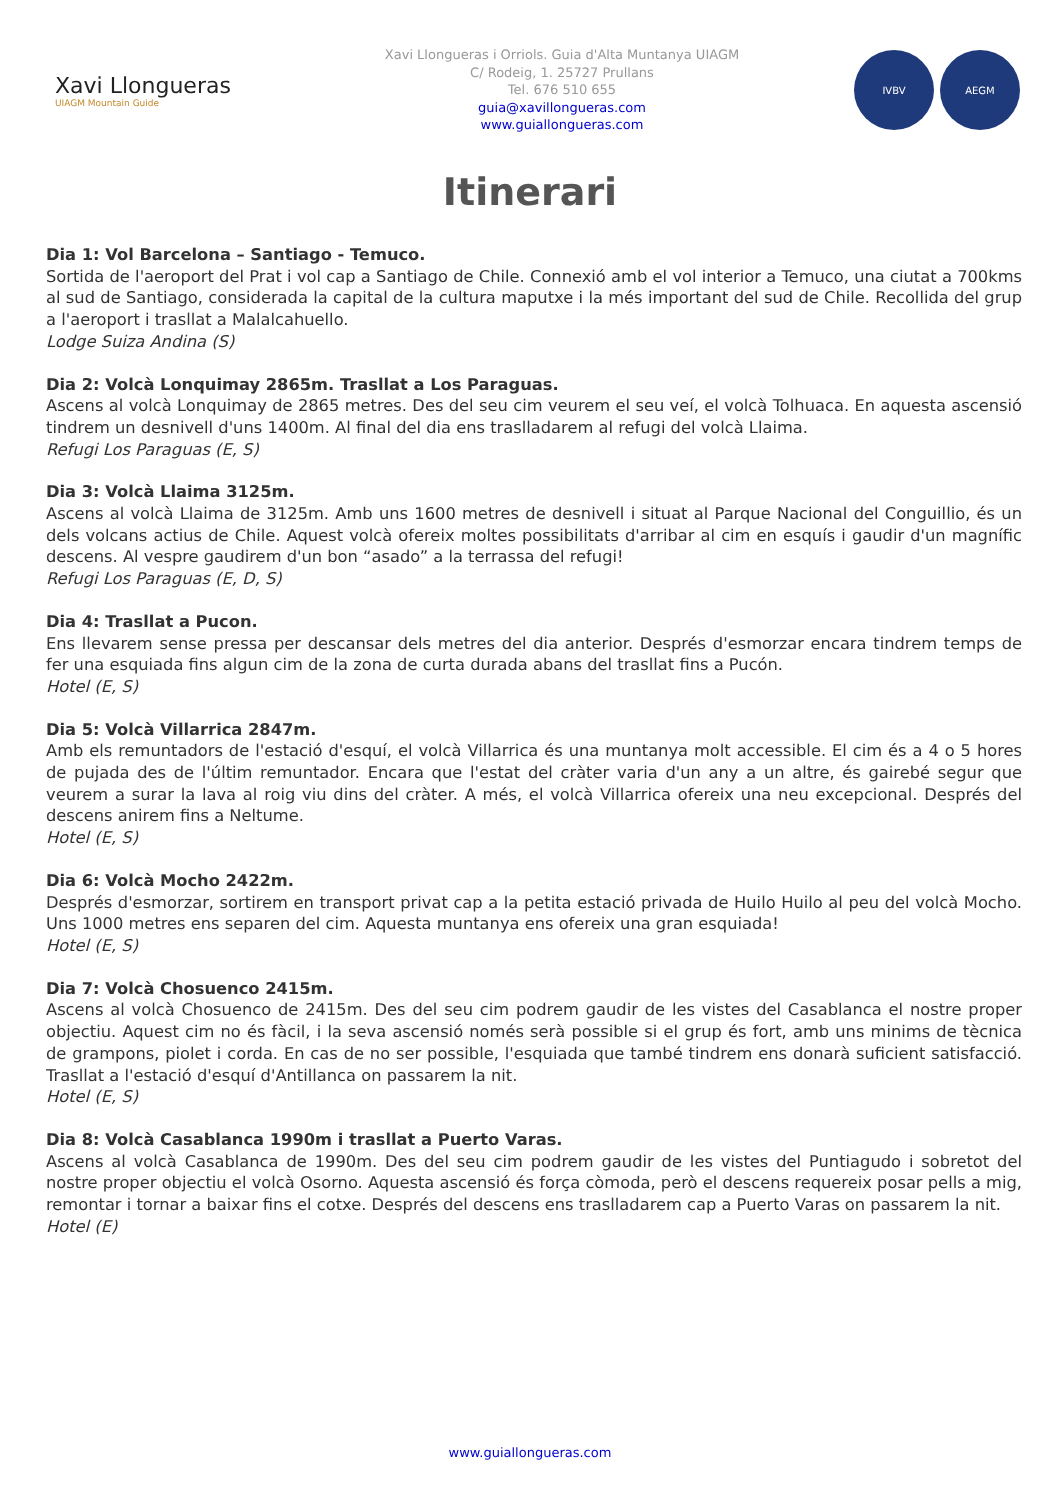Xavi Llongueras
UIAGM Mountain Guide
Xavi Llongueras i Orriols. Guia d'Alta Muntanya UIAGM
C/ Rodeig, 1. 25727 Prullans
Tel. 676 510 655
guia@xavillongueras.com
www.guiallongueras.com
IVBV AEGM
Itinerari
Dia 1: Vol Barcelona – Santiago - Temuco.
Sortida de l'aeroport del Prat i vol cap a Santiago de Chile. Connexió amb el vol interior a Temuco, una ciutat a 700kms al sud de Santiago, considerada la capital de la cultura maputxe i la més important del sud de Chile. Recollida del grup a l'aeroport i trasllat a Malalcahuello.
Lodge Suiza Andina (S)
Dia 2: Volcà Lonquimay 2865m. Trasllat a Los Paraguas.
Ascens al volcà Lonquimay de 2865 metres. Des del seu cim veurem el seu veí, el volcà Tolhuaca. En aquesta ascensió tindrem un desnivell d'uns 1400m. Al final del dia ens traslladarem al refugi del volcà Llaima.
Refugi Los Paraguas (E, S)
Dia 3: Volcà Llaima 3125m.
Ascens al volcà Llaima de 3125m. Amb uns 1600 metres de desnivell i situat al Parque Nacional del Conguillio, és un dels volcans actius de Chile. Aquest volcà ofereix moltes possibilitats d'arribar al cim en esquís i gaudir d'un magnífic descens. Al vespre gaudirem d'un bon “asado” a la terrassa del refugi!
Refugi Los Paraguas (E, D, S)
Dia 4: Trasllat a Pucon.
Ens llevarem sense pressa per descansar dels metres del dia anterior. Després d'esmorzar encara tindrem temps de fer una esquiada fins algun cim de la zona de curta durada abans del trasllat fins a Pucón.
Hotel (E, S)
Dia 5: Volcà Villarrica 2847m.
Amb els remuntadors de l'estació d'esquí, el volcà Villarrica és una muntanya molt accessible. El cim és a 4 o 5 hores de pujada des de l'últim remuntador. Encara que l'estat del cràter varia d'un any a un altre, és gairebé segur que veurem a surar la lava al roig viu dins del cràter. A més, el volcà Villarrica ofereix una neu excepcional. Després del descens anirem fins a Neltume.
Hotel (E, S)
Dia 6: Volcà Mocho 2422m.
Després d'esmorzar, sortirem en transport privat cap a la petita estació privada de Huilo Huilo al peu del volcà Mocho. Uns 1000 metres ens separen del cim. Aquesta muntanya ens ofereix una gran esquiada!
Hotel (E, S)
Dia 7: Volcà Chosuenco 2415m.
Ascens al volcà Chosuenco de 2415m. Des del seu cim podrem gaudir de les vistes del Casablanca el nostre proper objectiu. Aquest cim no és fàcil, i la seva ascensió només serà possible si el grup és fort, amb uns minims de tècnica de grampons, piolet i corda. En cas de no ser possible, l'esquiada que també tindrem ens donarà suficient satisfacció. Trasllat a l'estació d'esquí d'Antillanca on passarem la nit.
Hotel (E, S)
Dia 8: Volcà Casablanca 1990m i trasllat a Puerto Varas.
Ascens al volcà Casablanca de 1990m. Des del seu cim podrem gaudir de les vistes del Puntiagudo i sobretot del nostre proper objectiu el volcà Osorno. Aquesta ascensió és força còmoda, però el descens requereix posar pells a mig, remontar i tornar a baixar fins el cotxe. Després del descens ens traslladarem cap a Puerto Varas on passarem la nit.
Hotel (E)
www.guiallongueras.com